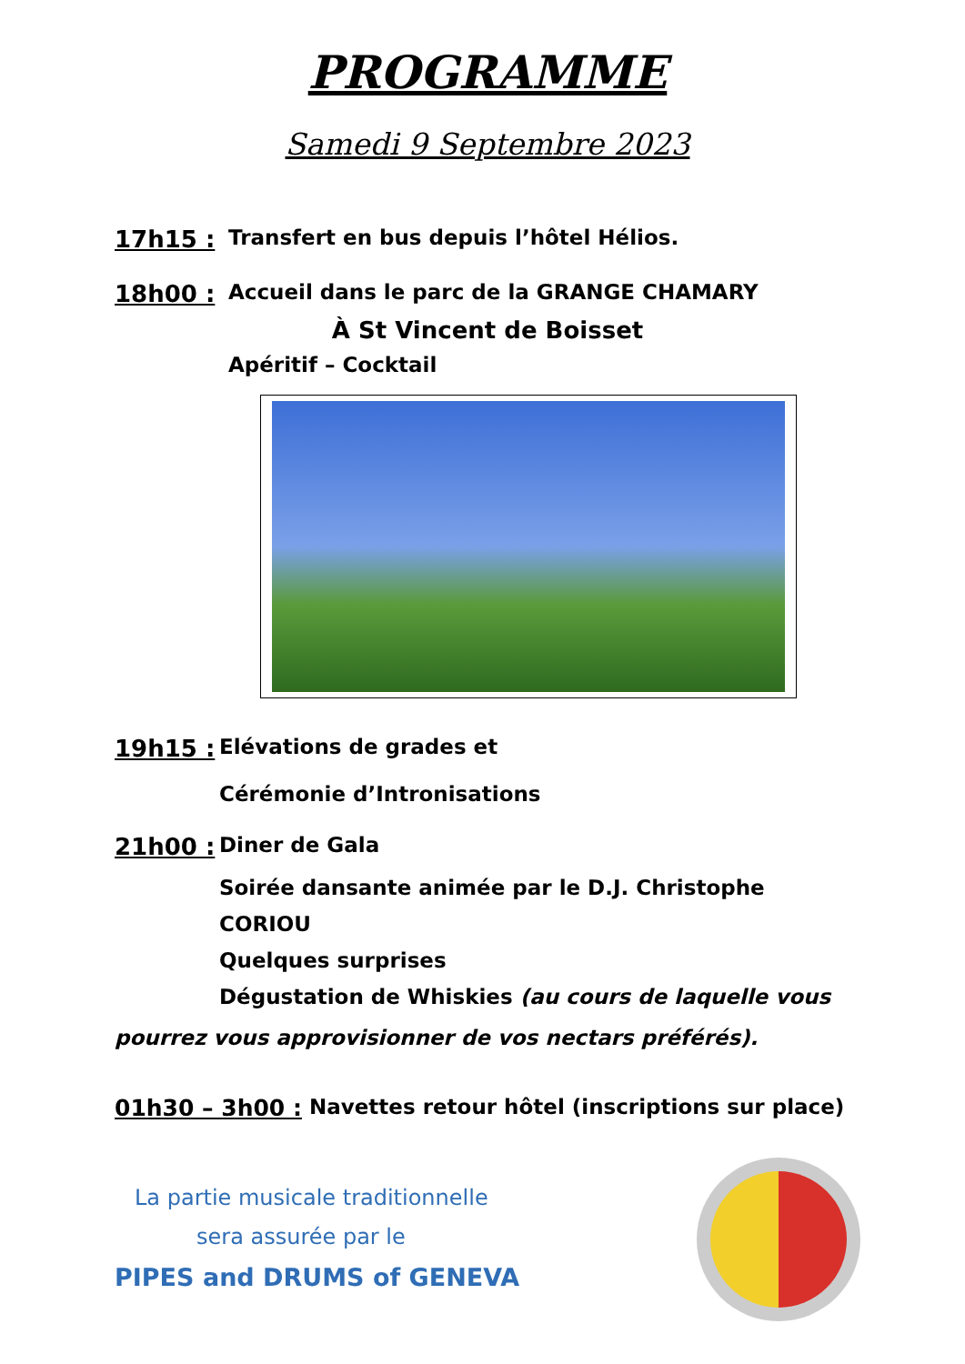PROGRAMME
Samedi 9 Septembre 2023
17h15 : Transfert en bus depuis l’hôtel Hélios.
18h00 : Accueil dans le parc de la GRANGE CHAMARY
À St Vincent de Boisset
Apéritif – Cocktail
19h15 : Elévations de grades et
Cérémonie d’Intronisations
21h00 : Diner de Gala
Soirée dansante animée par le D.J. Christophe CORIOU
Quelques surprises
Dégustation de Whiskies (au cours de laquelle vous
pourrez vous approvisionner de vos nectars préférés).
01h30 – 3h00 : Navettes retour hôtel (inscriptions sur place)
La partie musicale traditionnelle
sera assurée par le
PIPES and DRUMS of GENEVA